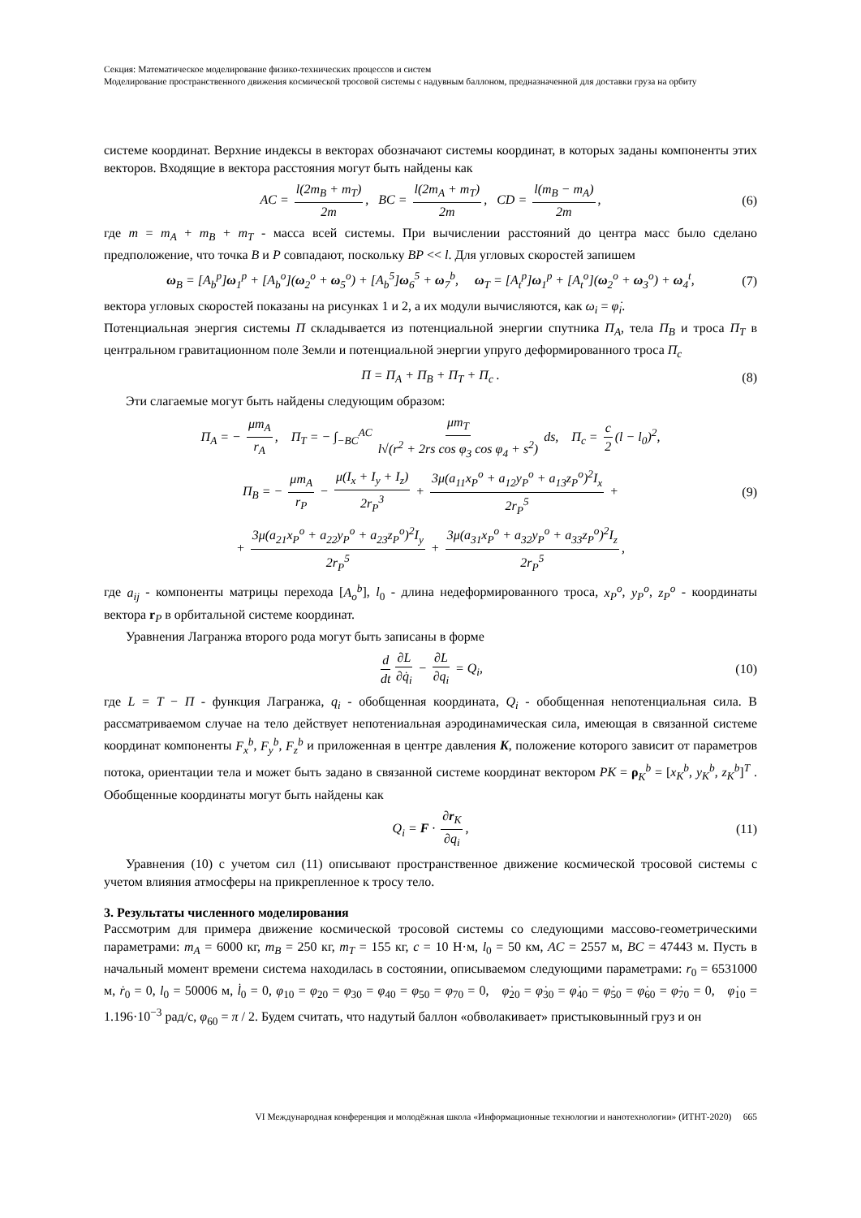Секция: Математическое моделирование физико-технических процессов и систем
Моделирование пространственного движения космической тросовой системы с надувным баллоном, предназначенной для доставки груза на орбиту
системе координат. Верхние индексы в векторах обозначают системы координат, в которых заданы компоненты этих векторов. Входящие в вектора расстояния могут быть найдены как
AC = l(2m<sub>B</sub> + m<sub>T</sub>) 2m, BC = l(2m<sub>A</sub> + m<sub>T</sub>) 2m, CD = l(m<sub>B</sub> − m<sub>A</sub>) 2m, (6)
где m = m<sub>A</sub> + m<sub>B</sub> + m<sub>T</sub> - масса всей системы. При вычислении расстояний до центра масс было сделано предположение, что точка B и P совпадают, поскольку BP << l. Для угловых скоростей запишем
ω<sub>B</sub> = [A<sub>b</sub><sup>p</sup>]ω<sub>1</sub><sup>p</sup> + [A<sub>b</sub><sup>o</sup>](ω<sub>2</sub><sup>o</sup> + ω<sub>5</sub><sup>o</sup>) + [A<sub>b</sub><sup>5</sup>]ω<sub>6</sub><sup>5</sup> + ω<sub>7</sub><sup>b</sup>, ω<sub>T</sub> = [A<sub>t</sub><sup>p</sup>]ω<sub>1</sub><sup>p</sup> + [A<sub>t</sub><sup>o</sup>](ω<sub>2</sub><sup>o</sup> + ω<sub>3</sub><sup>o</sup>) + ω<sub>4</sub><sup>t</sup>, (7)
вектора угловых скоростей показаны на рисунках 1 и 2, а их модули вычисляются, как ω<sub>i</sub> = φ̇<sub>i</sub>.
Потенциальная энергия системы П складывается из потенциальной энергии спутника П<sub>A</sub>, тела П<sub>B</sub> и троса П<sub>T</sub> в центральном гравитационном поле Земли и потенциальной энергии упруго деформированного троса П<sub>c</sub>
П = П<sub>A</sub> + П<sub>B</sub> + П<sub>T</sub> + П<sub>c</sub> . (8)
Эти слагаемые могут быть найдены следующим образом:
П<sub>A</sub> = − μm<sub>A</sub> r<sub>A</sub>, П<sub>T</sub> = − ∫<sub>−BC</sub><sup>AC</sup> μm<sub>T</sub> l√(r<sup>2</sup> + 2rs cos φ<sub>3</sub> cos φ<sub>4</sub> + s<sup>2</sup>) ds, П<sub>c</sub> = c 2 (l − l<sub>0</sub>)<sup>2</sup>,
П<sub>B</sub> = − μm<sub>A</sub> r<sub>P</sub> − μ(I<sub>x</sub> + I<sub>y</sub> + I<sub>z</sub>) 2r<sub>P</sub><sup>3</sup> + 3μ(a<sub>11</sub>x<sub>P</sub><sup>o</sup> + a<sub>12</sub>y<sub>P</sub><sup>o</sup> + a<sub>13</sub>z<sub>P</sub><sup>o</sup>)<sup>2</sup>I<sub>x</sub> 2r<sub>P</sub><sup>5</sup> + (9)
+ 3μ(a<sub>21</sub>x<sub>P</sub><sup>o</sup> + a<sub>22</sub>y<sub>P</sub><sup>o</sup> + a<sub>23</sub>z<sub>P</sub><sup>o</sup>)<sup>2</sup>I<sub>y</sub> 2r<sub>P</sub><sup>5</sup> + 3μ(a<sub>31</sub>x<sub>P</sub><sup>o</sup> + a<sub>32</sub>y<sub>P</sub><sup>o</sup> + a<sub>33</sub>z<sub>P</sub><sup>o</sup>)<sup>2</sup>I<sub>z</sub> 2r<sub>P</sub><sup>5</sup>,
где a<sub>ij</sub> - компоненты матрицы перехода [A<sub>o</sub><sup>b</sup>], l<sub>0</sub> - длина недеформированного троса, x<sub>P</sub><sup>o</sup>, y<sub>P</sub><sup>o</sup>, z<sub>P</sub><sup>o</sup> - координаты вектора r<sub>P</sub> в орбитальной системе координат.
Уравнения Лагранжа второго рода могут быть записаны в форме
d dt ∂L ∂q̇<sub>i</sub> − ∂L ∂q<sub>i</sub> = Q<sub>i</sub>, (10)
где L = T − П - функция Лагранжа, q<sub>i</sub> - обобщенная координата, Q<sub>i</sub> - обобщенная непотенциальная сила. В рассматриваемом случае на тело действует непотениальная аэродинамическая сила, имеющая в связанной системе координат компоненты F<sub>x</sub><sup>b</sup>, F<sub>y</sub><sup>b</sup>, F<sub>z</sub><sup>b</sup> и приложенная в центре давления K, положение которого зависит от параметров потока, ориентации тела и может быть задано в связанной системе координат вектором PK = ρ<sub>K</sub><sup>b</sup> = [x<sub>K</sub><sup>b</sup>, y<sub>K</sub><sup>b</sup>, z<sub>K</sub><sup>b</sup>]<sup>T</sup> . Обобщенные координаты могут быть найдены как
Q<sub>i</sub> = F · ∂r<sub>K</sub> ∂q<sub>i</sub>, (11)
Уравнения (10) с учетом сил (11) описывают пространственное движение космической тросовой системы с учетом влияния атмосферы на прикрепленное к тросу тело.
3. Результаты численного моделирования
Рассмотрим для примера движение космической тросовой системы со следующими массово-геометрическими параметрами: m<sub>A</sub> = 6000 кг, m<sub>B</sub> = 250 кг, m<sub>T</sub> = 155 кг, c = 10 Н·м, l<sub>0</sub> = 50 км, AC = 2557 м, BC = 47443 м. Пусть в начальный момент времени система находилась в состоянии, описываемом следующими параметрами: r<sub>0</sub> = 6531000 м, ṙ<sub>0</sub> = 0, l<sub>0</sub> = 50006 м, l̇<sub>0</sub> = 0, φ<sub>10</sub> = φ<sub>20</sub> = φ<sub>30</sub> = φ<sub>40</sub> = φ<sub>50</sub> = φ<sub>70</sub> = 0, φ̇<sub>20</sub> = φ̇<sub>30</sub> = φ̇<sub>40</sub> = φ̇<sub>50</sub> = φ̇<sub>60</sub> = φ̇<sub>70</sub> = 0, φ̇<sub>10</sub> = 1.196·10<sup>−3</sup> рад/с, φ<sub>60</sub> = π / 2. Будем считать, что надутый баллон «обволакивает» пристыковынный груз и он
VI Международная конференция и молодёжная школа «Информационные технологии и нанотехнологии» (ИТНТ-2020) 665